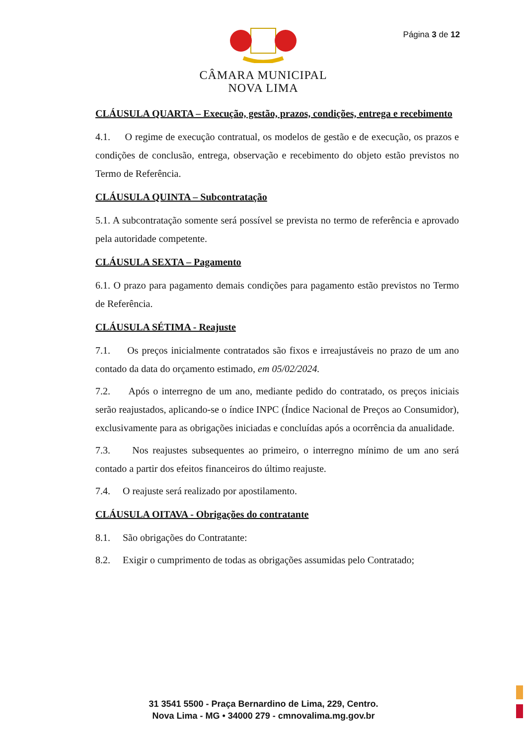Página 3 de 12
CÂMARA MUNICIPAL
NOVA LIMA
CLÁUSULA QUARTA – Execução, gestão, prazos, condições, entrega e recebimento
4.1. O regime de execução contratual, os modelos de gestão e de execução, os prazos e condições de conclusão, entrega, observação e recebimento do objeto estão previstos no Termo de Referência.
CLÁUSULA QUINTA – Subcontratação
5.1. A subcontratação somente será possível se prevista no termo de referência e aprovado pela autoridade competente.
CLÁUSULA SEXTA – Pagamento
6.1. O prazo para pagamento demais condições para pagamento estão previstos no Termo de Referência.
CLÁUSULA SÉTIMA - Reajuste
7.1. Os preços inicialmente contratados são fixos e irreajustáveis no prazo de um ano contado da data do orçamento estimado, em 05/02/2024.
7.2. Após o interregno de um ano, mediante pedido do contratado, os preços iniciais serão reajustados, aplicando-se o índice INPC (Índice Nacional de Preços ao Consumidor), exclusivamente para as obrigações iniciadas e concluídas após a ocorrência da anualidade.
7.3. Nos reajustes subsequentes ao primeiro, o interregno mínimo de um ano será contado a partir dos efeitos financeiros do último reajuste.
7.4. O reajuste será realizado por apostilamento.
CLÁUSULA OITAVA - Obrigações do contratante
8.1. São obrigações do Contratante:
8.2. Exigir o cumprimento de todas as obrigações assumidas pelo Contratado;
31 3541 5500 - Praça Bernardino de Lima, 229, Centro.
Nova Lima - MG • 34000 279 - cmnovalima.mg.gov.br